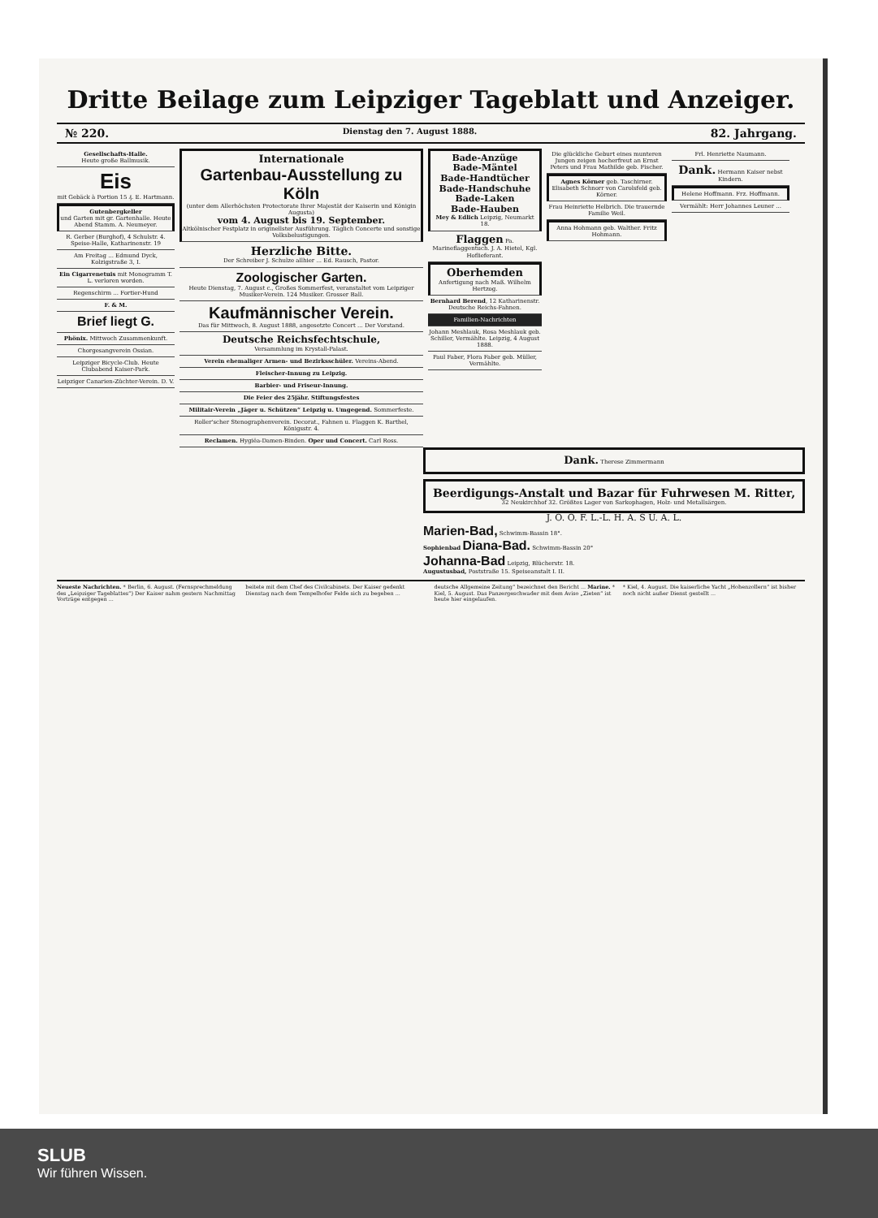Dritte Beilage zum Leipziger Tageblatt und Anzeiger.
№ 220. Dienstag den 7. August 1888. 82. Jahrgang.
Gesellschafts-Halle.
Heute große Ballmusik.
Eis
mit Gebäck à Portion 15 ₰. E. Hartmann.
Gutenbergkeller
und Garten mit gr. Gartenhalle. Heute Abend Stamm. A. Neumeyer.
R. Gerber (Burghof), 4 Schulstr. 4. Speise-Halle, Katharinenstr. 19
Am Freitag ... Edmund Dyck, Kolzigstraße 3, I.
Ein Cigarrenetuis mit Monogramm T. L. verloren worden.
Regenschirm ... Fortier-Hund
F. & M.
Brief liegt G.
Phönix. Mittwoch Zusammenkunft.
Chorgesangverein Ossian.
Leipziger Bicycle-Club. Heute Clubabend Kaiser-Park.
Leipziger Canarien-Züchter-Verein. D. V.
Internationale
Gartenbau-Ausstellung zu Köln
(unter dem Allerhöchsten Protectorate Ihrer Majestät der Kaiserin und Königin Augusta)
vom 4. August bis 19. September.
Altkölnischer Festplatz in originellster Ausführung. Täglich Concerte und sonstige Volksbelustigungen.
Herzliche Bitte.
Der Schreiber J. Schulze allhier ... Ed. Rausch, Pastor.
Zoologischer Garten.
Heute Dienstag, 7. August c., Großes Sommerfest, veranstaltet vom Leipziger Musiker-Verein. 124 Musiker. Grosser Ball.
Kaufmännischer Verein.
Das für Mittwoch, 8. August 1888, angesetzte Concert ... Der Vorstand.
Deutsche Reichsfechtschule,
Versammlung im Krystall-Palast.
Verein ehemaliger Armen- und Bezirksschüler. Vereins-Abend.
Fleischer-Innung zu Leipzig.
Barbier- und Friseur-Innung.
Die Feier des 25jähr. Stiftungsfestes
Militair-Verein „Jäger u. Schützen“ Leipzig u. Umgegend. Sommerfeste.
Roller'scher Stenographenverein. Decorat., Fahnen u. Flaggen K. Barthel, Königsstr. 4.
Reclamen. Hygiëa-Damen-Binden. Oper und Concert. Carl Ross.
Bade-Anzüge
Bade-Mäntel
Bade-Handtücher
Bade-Handschuhe
Bade-Laken
Bade-Hauben
Mey & Edlich Leipzig, Neumarkt 18.
Flaggen Pa. Marineflaggentuch. J. A. Hietel, Kgl. Hoflieferant.
Oberhemden
Anfertigung nach Maß. Wilhelm Hertzog.
Bernhard Berend, 12 Katharinenstr. Deutsche Reichs-Fahnen.
Familien-Nachrichten
Johann Meshlauk, Rosa Meshlauk geb. Schiller, Vermählte. Leipzig, 4 August 1888.
Paul Faber, Flora Faber geb. Müller, Vermählte.
Die glückliche Geburt eines munteren Jungen zeigen hocherfreut an Ernst Peters und Frau Mathilde geb. Fischer.
Agnes Körner geb. Taschirner. Elisabeth Schnorr von Carolsfeld geb. Körner.
Frau Heinriette Helbrich. Die trauernde Familie Weil.
Anna Hohmann geb. Walther. Fritz Hohmann.
Frl. Henriette Naumann.
Dank. Hermann Kaiser nebst Kindern.
Helene Hoffmann. Frz. Hoffmann.
Vermählt: Herr Johannes Leuner ...
Dank. Therese Zimmermann
Beerdigungs-Anstalt und Bazar für Fuhrwesen M. Ritter, 32 Neukirchhof 32. Größtes Lager von Sarkophagen, Holz- und Metallsärgen.
J. O. O. F. L.-L. H. A. S U. A. L.
Marien-Bad, Schwimm-Bassin 18°.
Sophienbad Diana-Bad. Schwimm-Bassin 20°
Johanna-Bad Leipzig, Blücherstr. 18.
Augustusbad, Poststraße 15. Speiseanstalt I. II.
Neueste Nachrichten. * Berlin, 6. August. (Fernsprechmeldung des „Leipziger Tageblattes“) Der Kaiser nahm gestern Nachmittag Vorträge entgegen ...
beitete mit dem Chef des Civilcabinets. Der Kaiser gedenkt Dienstag nach dem Tempelhofer Felde sich zu begeben ...
deutsche Allgemeine Zeitung“ bezeichnet den Bericht ... Marine. * Kiel, 5. August. Das Panzergeschwader mit dem Aviso „Zieten“ ist heute hier eingelaufen.
* Kiel, 4. August. Die kaiserliche Yacht „Hohenzollern“ ist bisher noch nicht außer Dienst gestellt ...
SLUB
Wir führen Wissen.